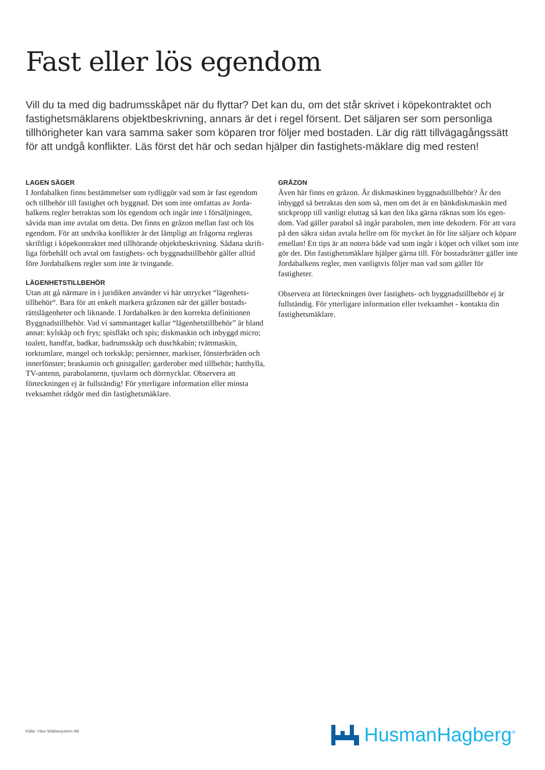Fast eller lös egendom
Vill du ta med dig badrumsskåpet när du flyttar? Det kan du, om det står skrivet i köpekontraktet och fastighetsmäklarens objektbeskrivning, annars är det i regel försent. Det säljaren ser som personliga tillhörigheter kan vara samma saker som köparen tror följer med bostaden. Lär dig rätt tillvägagångssätt för att undgå konflikter. Läs först det här och sedan hjälper din fastighets-mäklare dig med resten!
LAGEN SÄGER
I Jordabalken finns bestämmelser som tydliggör vad som är fast egendom och tillbehör till fastighet och byggnad. Det som inte omfattas av Jorda-balkens regler betraktas som lös egendom och ingår inte i försäljningen, såvida man inte avtalat om detta. Det finns en gråzon mellan fast och lös egendom. För att undvika konflikter är det lämpligt att frågorna regleras skriftligt i köpekontraktet med tillhörande objektbeskrivning. Sådana skrift-liga förbehåll och avtal om fastighets- och byggnadstillbehör gäller alltid före Jordabalkens regler som inte är tvingande.
LÄGENHETSTILLBEHÖR
Utan att gå närmare in i juridiken använder vi här uttrycket “lägenhets-tillbehör“. Bara för att enkelt markera gråzonen när det gäller bostads-rättslägenheter och liknande. I Jordabalken är den korrekta definitionen Byggnadstillbehör. Vad vi sammantaget kallar “lägenhetstillbehör” är bland annat: kylskåp och frys; spisfläkt och spis; diskmaskin och inbyggd micro; toalett, handfat, badkar, badrumsskåp och duschkabin; tvättmaskin, torktumlare, mangel och torkskåp; persienner, markiser, fönsterbräden och innerfönster; braskamin och gnistgaller; garderober med tillbehör; hatthylla, TV-antenn, parabolantenn, tjuvlarm och dörrnycklar. Observera att förteckningen ej är fullständig! För ytterligare information eller minsta tveksamhet rådgör med din fastighetsmäklare.
GRÅZON
Även här finns en gråzon. Är diskmaskinen byggnadstillbehör? Är den inbyggd så betraktas den som så, men om det är en bänkdiskmaskin med stickpropp till vanligt eluttag så kan den lika gärna räknas som lös egen-dom. Vad gäller parabol så ingår parabolen, men inte dekodern. För att vara på den säkra sidan avtala hellre om för mycket än för lite säljare och köpare emellan! Ett tips är att notera både vad som ingår i köpet och vilket som inte gör det. Din fastighetsmäklare hjälper gärna till. För bostadsrätter gäller inte Jordabalkens regler, men vanligtvis följer man vad som gäller för fastigheter.
Observera att förteckningen över fastighets- och byggnadstillbehör ej är fullständig. För ytterligare information eller tveksamhet - kontakta din fastighetsmäklare.
Källa: Vitec Mäklarsystem AB HusmanHagberg<sup>®</sup>